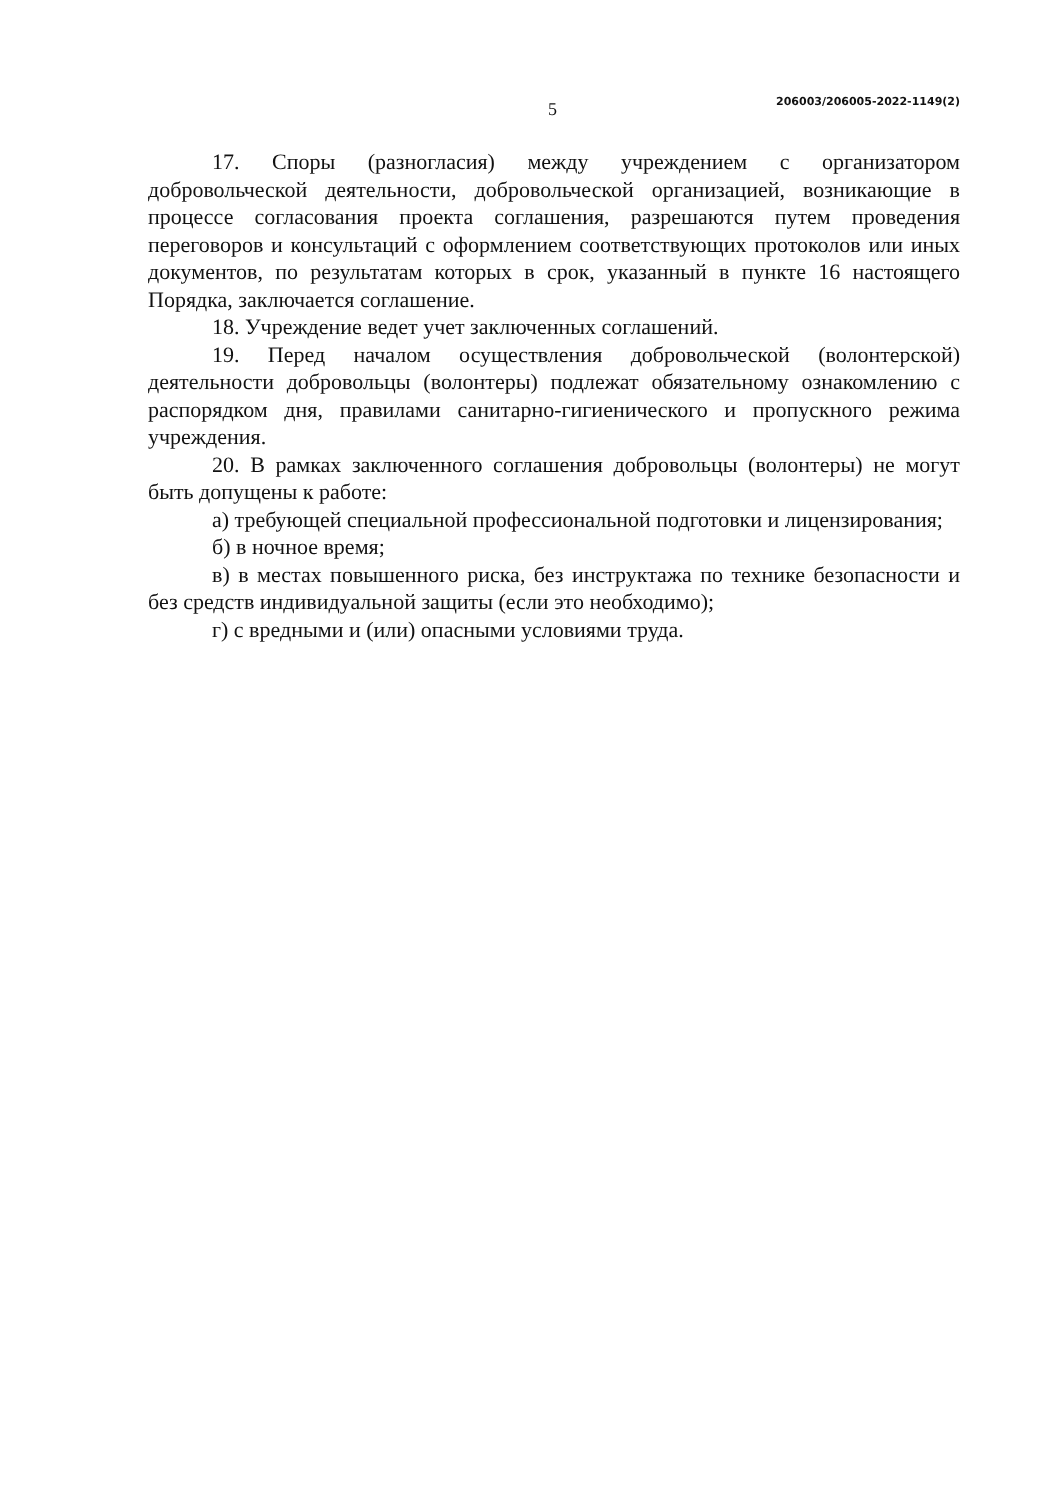5 206003/206005-2022-1149(2)
17. Споры (разногласия) между учреждением с организатором добровольческой деятельности, добровольческой организацией, возникающие в процессе согласования проекта соглашения, разрешаются путем проведения переговоров и консультаций с оформлением соответствующих протоколов или иных документов, по результатам которых в срок, указанный в пункте 16 настоящего Порядка, заключается соглашение.
18. Учреждение ведет учет заключенных соглашений.
19. Перед началом осуществления добровольческой (волонтерской) деятельности добровольцы (волонтеры) подлежат обязательному ознакомлению с распорядком дня, правилами санитарно-гигиенического и пропускного режима учреждения.
20. В рамках заключенного соглашения добровольцы (волонтеры) не могут быть допущены к работе:
а) требующей специальной профессиональной подготовки и лицензирования;
б) в ночное время;
в) в местах повышенного риска, без инструктажа по технике безопасности и без средств индивидуальной защиты (если это необходимо);
г) с вредными и (или) опасными условиями труда.